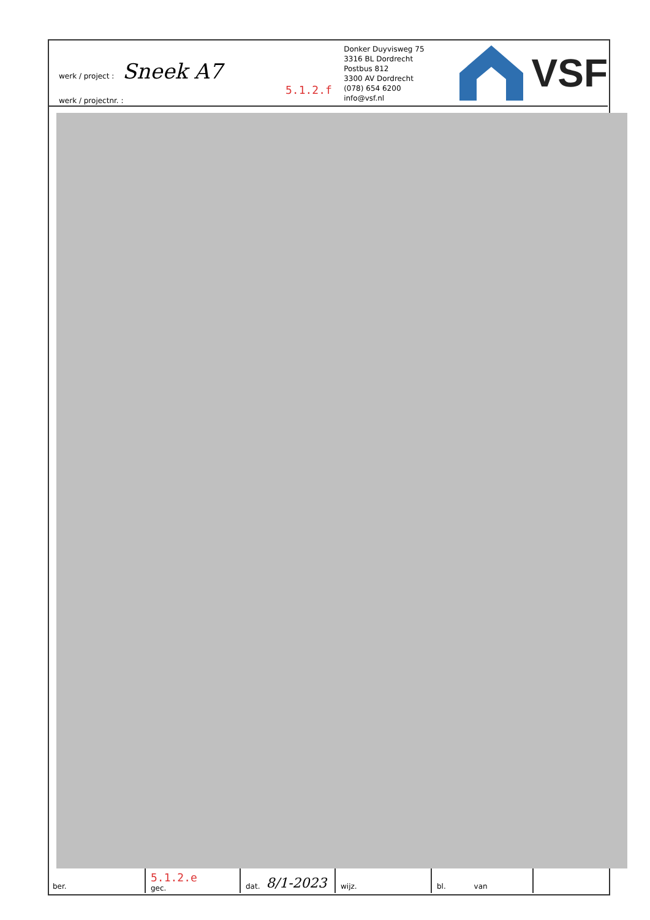werk / project : Sneek A7
5.1.2.f
werk / projectnr. :
Donker Duyvisweg 75
3316 BL Dordrecht
Postbus 812
3300 AV Dordrecht
(078) 654 6200
info@vsf.nl
VSF
ber.
5.1.2.e
gec.
dat. 8/1-2023
wijz. bl. van